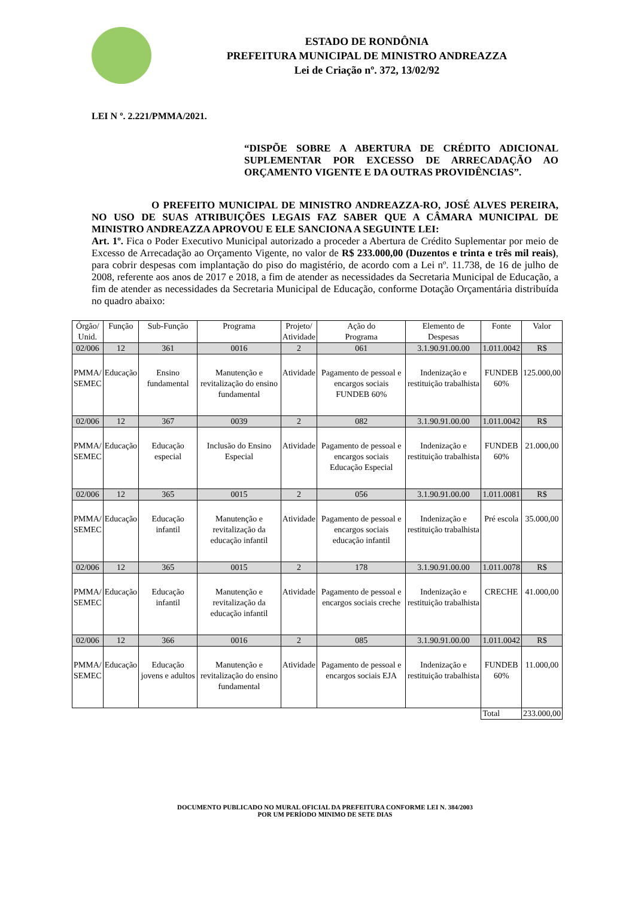ESTADO DE RONDÔNIA
PREFEITURA MUNICIPAL DE MINISTRO ANDREAZZA
Lei de Criação nº. 372, 13/02/92
LEI N º. 2.221/PMMA/2021.
“DISPÕE SOBRE A ABERTURA DE CRÉDITO ADICIONAL SUPLEMENTAR POR EXCESSO DE ARRECADAÇÃO AO ORÇAMENTO VIGENTE E DA OUTRAS PROVIDÊNCIAS”.
O PREFEITO MUNICIPAL DE MINISTRO ANDREAZZA-RO, JOSÉ ALVES PEREIRA, NO USO DE SUAS ATRIBUIÇÕES LEGAIS FAZ SABER QUE A CÂMARA MUNICIPAL DE MINISTRO ANDREAZZA APROVOU E ELE SANCIONA A SEGUINTE LEI:
Art. 1º. Fica o Poder Executivo Municipal autorizado a proceder a Abertura de Crédito Suplementar por meio de Excesso de Arrecadação ao Orçamento Vigente, no valor de R$ 233.000,00 (Duzentos e trinta e três mil reais), para cobrir despesas com implantação do piso do magistério, de acordo com a Lei nº. 11.738, de 16 de julho de 2008, referente aos anos de 2017 e 2018, a fim de atender as necessidades da Secretaria Municipal de Educação, a fim de atender as necessidades da Secretaria Municipal de Educação, conforme Dotação Orçamentária distribuída no quadro abaixo:
| Órgão/ Unid. | Função | Sub-Função | Programa | Projeto/ Atividade | Ação do Programa | Elemento de Despesas | Fonte | Valor |
| 02/006 | 12 | 361 | 0016 | 2 | 061 | 3.1.90.91.00.00 | 1.011.0042 | R$ |
| PMMA/ SEMEC | Educação | Ensino fundamental | Manutenção e revitalização do ensino fundamental | Atividade | Pagamento de pessoal e encargos sociais FUNDEB 60% | Indenização e restituição trabalhista | FUNDEB 60% | 125.000,00 |
| 02/006 | 12 | 367 | 0039 | 2 | 082 | 3.1.90.91.00.00 | 1.011.0042 | R$ |
| PMMA/ SEMEC | Educação | Educação especial | Inclusão do Ensino Especial | Atividade | Pagamento de pessoal e encargos sociais Educação Especial | Indenização e restituição trabalhista | FUNDEB 60% | 21.000,00 |
| 02/006 | 12 | 365 | 0015 | 2 | 056 | 3.1.90.91.00.00 | 1.011.0081 | R$ |
| PMMA/ SEMEC | Educação | Educação infantil | Manutenção e revitalização da educação infantil | Atividade | Pagamento de pessoal e encargos sociais educação infantil | Indenização e restituição trabalhista | Pré escola | 35.000,00 |
| 02/006 | 12 | 365 | 0015 | 2 | 178 | 3.1.90.91.00.00 | 1.011.0078 | R$ |
| PMMA/ SEMEC | Educação | Educação infantil | Manutenção e revitalização da educação infantil | Atividade | Pagamento de pessoal e encargos sociais creche | Indenização e restituição trabalhista | CRECHE | 41.000,00 |
| 02/006 | 12 | 366 | 0016 | 2 | 085 | 3.1.90.91.00.00 | 1.011.0042 | R$ |
| PMMA/ SEMEC | Educação | Educação jovens e adultos | Manutenção e revitalização do ensino fundamental | Atividade | Pagamento de pessoal e encargos sociais EJA | Indenização e restituição trabalhista | FUNDEB 60% | 11.000,00 |
| | | | | | | | Total | 233.000,00 |
DOCUMENTO PUBLICADO NO MURAL OFICIAL DA PREFEITURA CONFORME LEI N. 384/2003
POR UM PERÍODO MINIMO DE SETE DIAS